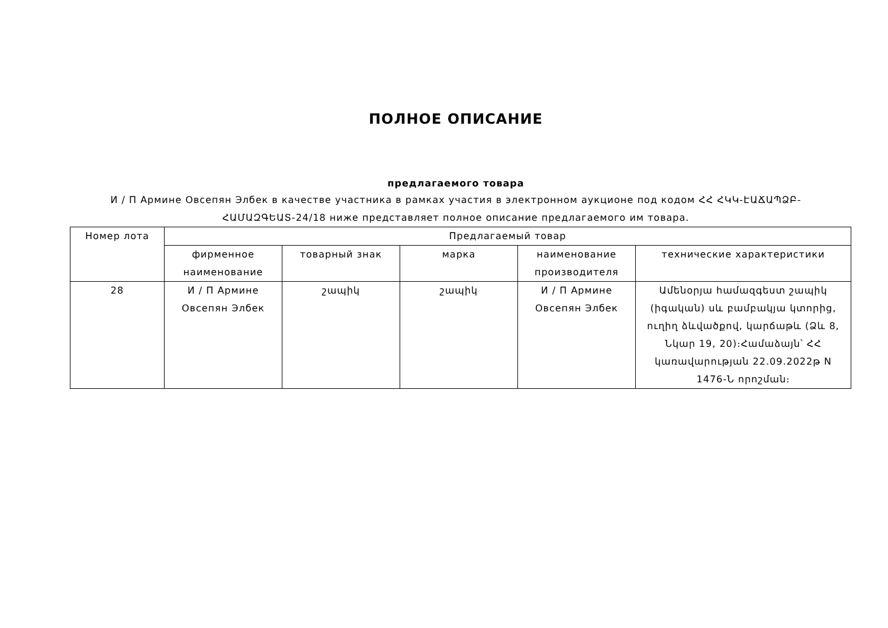ПОЛНОЕ ОПИСАНИЕ
предлагаемого товара
И / П Армине Овсепян Элбек в качестве участника в рамках участия в электронном аукционе под кодом ՀՀ ՀԿԿ-ԷԱՃԱՊՁԲ-ՀԱՄԱԶԳԵԱՏ-24/18 ниже представляет полное описание предлагаемого им товара.
| Номер лота | Предлагаемый товар | | | | |
| --- | --- | --- | --- | --- | --- |
| | фирменное наименование | товарный знак | марка | наименование производителя | технические характеристики |
| 28 | И / П Армине Овсепян Элбек | շապիկ | շապիկ | И / П Армине Овсепян Элбек | Ամենօրյա համազգեստ շապիկ (իգական) սև բամբակյա կտորից, ուղիղ ձևվածքով, կարճաթև (Ձև 8, Նկար 19, 20)։Համաձայն՝ ՀՀ կառավարության 22.09.2022թ N 1476-Ն որոշման։ |